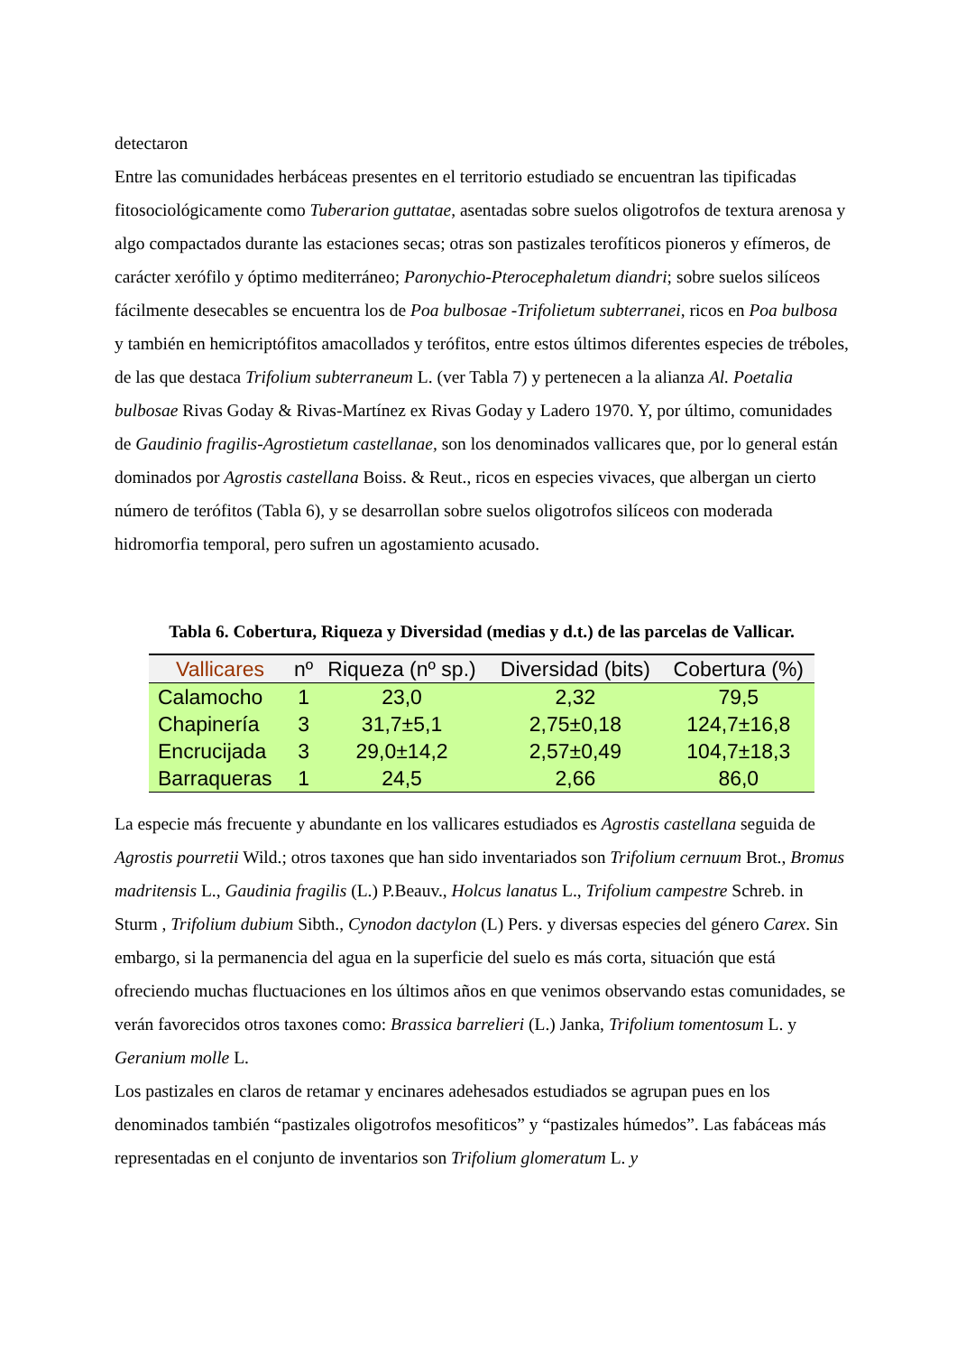detectaron
Entre las comunidades herbáceas presentes en el territorio estudiado se encuentran las tipificadas fitosociológicamente como Tuberarion guttatae, asentadas sobre suelos oligotrofos de textura arenosa y algo compactados durante las estaciones secas; otras son pastizales terofíticos pioneros y efímeros, de carácter xerófilo y óptimo mediterráneo; Paronychio-Pterocephaletum diandri; sobre suelos silíceos fácilmente desecables se encuentra los de Poa bulbosae -Trifolietum subterranei, ricos en Poa bulbosa y también en hemicriptófitos amacollados y terófitos, entre estos últimos diferentes especies de tréboles, de las que destaca Trifolium subterraneum L. (ver Tabla 7) y pertenecen a la alianza Al. Poetalia bulbosae Rivas Goday & Rivas-Martínez ex Rivas Goday y Ladero 1970. Y, por último, comunidades de Gaudinio fragilis-Agrostietum castellanae, son los denominados vallicares que, por lo general están dominados por Agrostis castellana Boiss. & Reut., ricos en especies vivaces, que albergan un cierto número de terófitos (Tabla 6), y se desarrollan sobre suelos oligotrofos silíceos con moderada hidromorfia temporal, pero sufren un agostamiento acusado.
Tabla 6. Cobertura, Riqueza y Diversidad (medias y d.t.) de las parcelas de Vallicar.
| Vallicares | nº | Riqueza (nº sp.) | Diversidad (bits) | Cobertura (%) |
| --- | --- | --- | --- | --- |
| Calamocho | 1 | 23,0 | 2,32 | 79,5 |
| Chapinería | 3 | 31,7±5,1 | 2,75±0,18 | 124,7±16,8 |
| Encrucijada | 3 | 29,0±14,2 | 2,57±0,49 | 104,7±18,3 |
| Barraqueras | 1 | 24,5 | 2,66 | 86,0 |
La especie más frecuente y abundante en los vallicares estudiados es Agrostis castellana seguida de Agrostis pourretii Wild.; otros taxones que han sido inventariados son Trifolium cernuum Brot., Bromus madritensis L., Gaudinia fragilis (L.) P.Beauv., Holcus lanatus L., Trifolium campestre Schreb. in Sturm , Trifolium dubium Sibth., Cynodon dactylon (L) Pers. y diversas especies del género Carex. Sin embargo, si la permanencia del agua en la superficie del suelo es más corta, situación que está ofreciendo muchas fluctuaciones en los últimos años en que venimos observando estas comunidades, se verán favorecidos otros taxones como: Brassica barrelieri (L.) Janka, Trifolium tomentosum L. y Geranium molle L.
Los pastizales en claros de retamar y encinares adehesados estudiados se agrupan pues en los denominados también “pastizales oligotrofos mesofiticos” y “pastizales húmedos”. Las fabáceas más representadas en el conjunto de inventarios son Trifolium glomeratum L. y